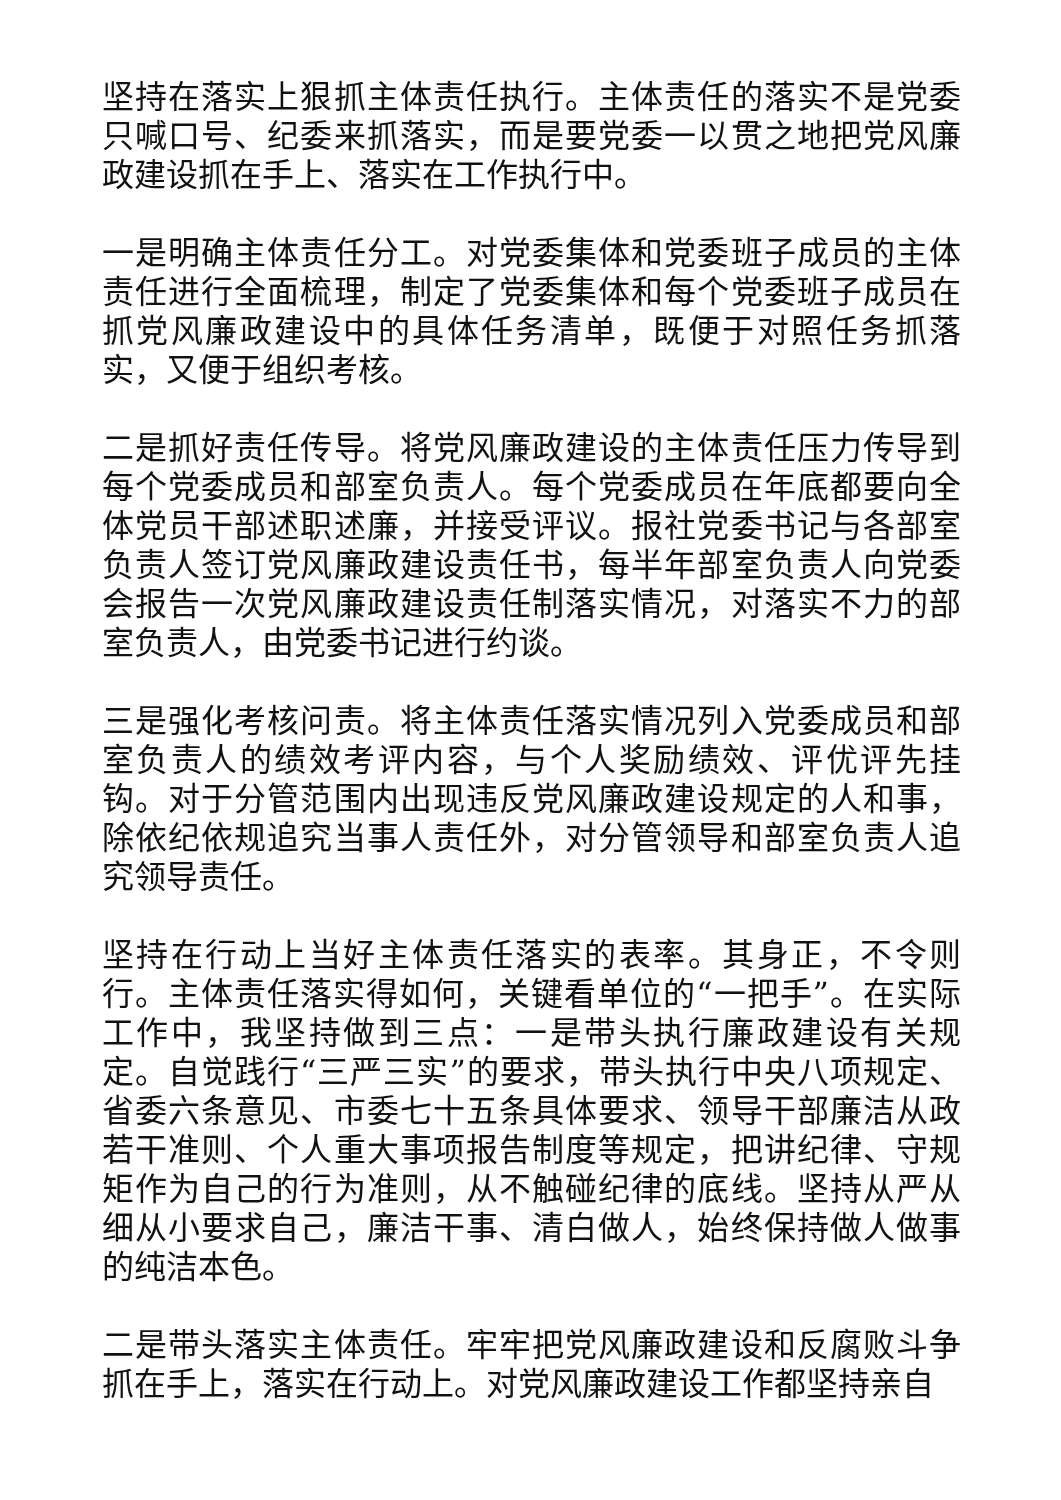坚持在落实上狠抓主体责任执行。主体责任的落实不是党委只喊口号、纪委来抓落实，而是要党委一以贯之地把党风廉政建设抓在手上、落实在工作执行中。
一是明确主体责任分工。对党委集体和党委班子成员的主体责任进行全面梳理，制定了党委集体和每个党委班子成员在抓党风廉政建设中的具体任务清单，既便于对照任务抓落实，又便于组织考核。
二是抓好责任传导。将党风廉政建设的主体责任压力传导到每个党委成员和部室负责人。每个党委成员在年底都要向全体党员干部述职述廉，并接受评议。报社党委书记与各部室负责人签订党风廉政建设责任书，每半年部室负责人向党委会报告一次党风廉政建设责任制落实情况，对落实不力的部室负责人，由党委书记进行约谈。
三是强化考核问责。将主体责任落实情况列入党委成员和部室负责人的绩效考评内容，与个人奖励绩效、评优评先挂钩。对于分管范围内出现违反党风廉政建设规定的人和事，除依纪依规追究当事人责任外，对分管领导和部室负责人追究领导责任。
坚持在行动上当好主体责任落实的表率。其身正，不令则行。主体责任落实得如何，关键看单位的“一把手”。在实际工作中，我坚持做到三点：一是带头执行廉政建设有关规定。自觉践行“三严三实”的要求，带头执行中央八项规定、省委六条意见、市委七十五条具体要求、领导干部廉洁从政若干准则、个人重大事项报告制度等规定，把讲纪律、守规矩作为自己的行为准则，从不触碰纪律的底线。坚持从严从细从小要求自己，廉洁干事、清白做人，始终保持做人做事的纯洁本色。
二是带头落实主体责任。牢牢把党风廉政建设和反腐败斗争抓在手上，落实在行动上。对党风廉政建设工作都坚持亲自